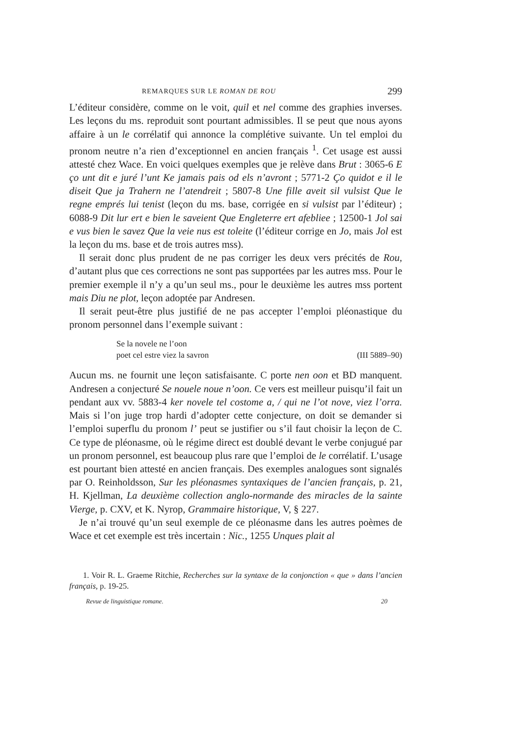REMARQUES SUR LE ROMAN DE ROU 299
L’éditeur considère, comme on le voit, quil et nel comme des graphies inverses. Les leçons du ms. reproduit sont pourtant admissibles. Il se peut que nous ayons affaire à un le corrélatif qui annonce la complétive suivante. Un tel emploi du pronom neutre n’a rien d’exceptionnel en ancien français <sup>1</sup>. Cet usage est aussi attesté chez Wace. En voici quelques exemples que je relève dans Brut : 3065-6 E ço unt dit e juré l’unt Ke jamais pais od els n’avront ; 5771-2 Ço quidot e il le diseit Que ja Trahern ne l’atendreit ; 5807-8 Une fille aveit sil vulsist Que le regne emprés lui tenist (leçon du ms. base, corrigée en si vulsist par l’éditeur) ; 6088-9 Dit lur ert e bien le saveient Que Engleterre ert afebliee ; 12500-1 Jol sai e vus bien le savez Que la veie nus est toleite (l’éditeur corrige en Jo, mais Jol est la leçon du ms. base et de trois autres mss).
Il serait donc plus prudent de ne pas corriger les deux vers précités de Rou, d’autant plus que ces corrections ne sont pas supportées par les autres mss. Pour le premier exemple il n’y a qu’un seul ms., pour le deuxième les autres mss portent mais Diu ne plot, leçon adoptée par Andresen.
Il serait peut-être plus justifié de ne pas accepter l’emploi pléonastique du pronom personnel dans l’exemple suivant :
Se la novele ne l’oon
poet cel estre viez la savron (III 5889–90)
Aucun ms. ne fournit une leçon satisfaisante. C porte nen oon et BD manquent. Andresen a conjecturé Se nouele noue n’oon. Ce vers est meilleur puisqu’il fait un pendant aux vv. 5883-4 ker novele tel costome a, / qui ne l’ot nove, viez l’orra. Mais si l’on juge trop hardi d’adopter cette conjecture, on doit se demander si l’emploi superflu du pronom l’ peut se justifier ou s’il faut choisir la leçon de C. Ce type de pléonasme, où le régime direct est doublé devant le verbe conjugué par un pronom personnel, est beaucoup plus rare que l’emploi de le corrélatif. L’usage est pourtant bien attesté en ancien français. Des exemples analogues sont signalés par O. Reinholdsson, Sur les pléonasmes syntaxiques de l’ancien français, p. 21, H. Kjellman, La deuxième collection anglo-normande des miracles de la sainte Vierge, p. CXV, et K. Nyrop, Grammaire historique, V, § 227.
Je n’ai trouvé qu’un seul exemple de ce pléonasme dans les autres poèmes de Wace et cet exemple est très incertain : Nic., 1255 Unques plait al
1. Voir R. L. Graeme Ritchie, Recherches sur la syntaxe de la conjonction « que » dans l’ancien français, p. 19-25.
Revue de linguistique romane. 20